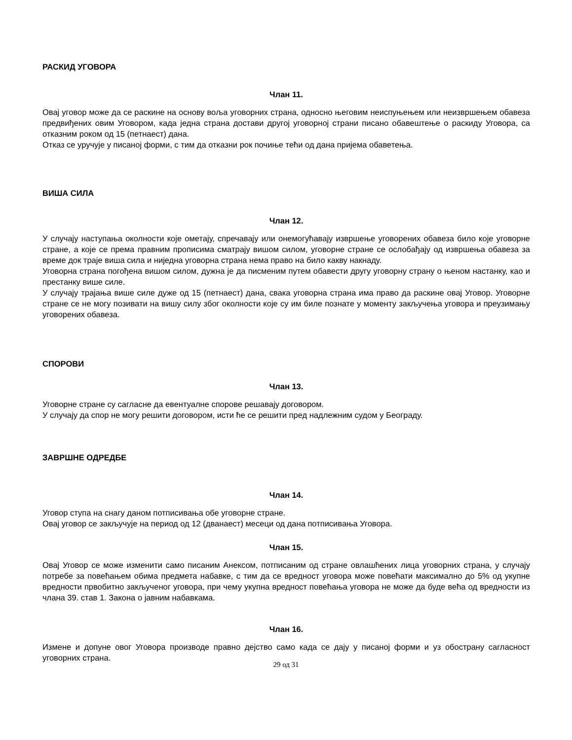РАСКИД УГОВОРА
Члан 11.
Овај уговор може да се раскине на основу воља уговорних страна, односно његовим неиспуњењем или неизвршењем обавеза предвиђених овим Уговором, када једна страна достави другој уговорној страни писано обавештење о раскиду Уговора, са отказним роком од 15 (петнаест) дана.
Отказ се уручује у писаној форми, с тим да отказни рок почиње тећи од дана пријема обаветења.
ВИША СИЛА
Члан 12.
У случају наступања околности које ометају, спречавају или онемогућавају извршење уговорених обавеза било које уговорне стране, а које се према правним прописима сматрају вишом силом, уговорне стране се ослобађају од извршења обавеза за време док траје виша сила и ниједна уговорна страна нема право на било какву накнаду.
Уговорна страна погођена вишом силом, дужна је да писменим путем обавести другу уговорну страну о њеном настанку, као и престанку више силе.
У случају трајања више силе дуже од 15 (петнаест) дана, свака уговорна страна има право да раскине овај Уговор. Уговорне стране се не могу позивати на вишу силу због околности које су им биле познате у моменту закључења уговора и преузимању уговорених обавеза.
СПОРОВИ
Члан 13.
Уговорне стране су сагласне да евентуалне спорове решавају договором.
У случају да спор не могу решити договором, исти ће се решити пред надлежним судом у Београду.
ЗАВРШНЕ ОДРЕДБЕ
Члан 14.
Уговор ступа на снагу даном потписивања обе уговорне стране.
Овај уговор се закључује на период од 12 (дванаест) месеци од дана потписивања Уговора.
Члан 15.
Овај Уговор се може изменити само писаним Анексом, потписаним од стране овлашћених лица уговорних страна, у случају потребе за повећањем обима предмета набавке, с тим да се вредност уговора може повећати максимално до 5% од укупне вредности првобитно закљученог уговора, при чему укупна вредност повећања уговора не може да буде већа од вредности из члана 39. став 1. Закона о јавним набавкама.
Члан 16.
Измене и допуне овог Уговора производе правно дејство само када се дају у писаној форми и уз обострану сагласност уговорних страна.
29 од 31